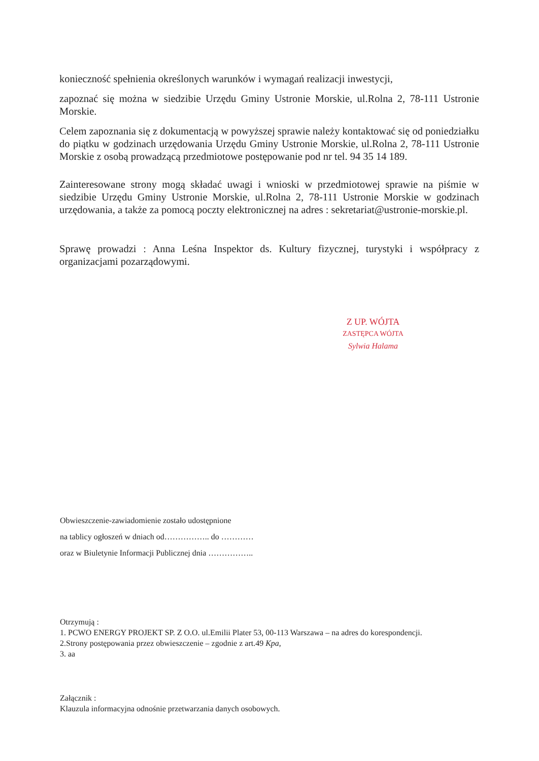konieczność spełnienia określonych warunków i wymagań realizacji inwestycji,
zapoznać się można w siedzibie Urzędu Gminy Ustronie Morskie, ul.Rolna 2, 78-111 Ustronie Morskie.
Celem zapoznania się z dokumentacją w powyższej sprawie należy kontaktować się od poniedziałku do piątku w godzinach urzędowania Urzędu Gminy Ustronie Morskie, ul.Rolna 2, 78-111 Ustronie Morskie z osobą prowadzącą przedmiotowe postępowanie pod nr tel. 94 35 14 189.
Zainteresowane strony mogą składać uwagi i wnioski w przedmiotowej sprawie na piśmie w siedzibie Urzędu Gminy Ustronie Morskie, ul.Rolna 2, 78-111 Ustronie Morskie w godzinach urzędowania, a także za pomocą poczty elektronicznej na adres : sekretariat@ustronie-morskie.pl.
Sprawę prowadzi : Anna Leśna Inspektor ds. Kultury fizycznej, turystyki i współpracy z organizacjami pozarządowymi.
Z UP. WÓJTA
ZASTĘPCA WÓJTA
Sylwia Halama
Obwieszczenie-zawiadomienie zostało udostępnione
na tablicy ogłoszeń w dniach od…………….. do …………
oraz w Biuletynie Informacji Publicznej dnia ……………..
Otrzymują :
1. PCWO ENERGY PROJEKT SP. Z O.O. ul.Emilii Plater 53, 00-113 Warszawa – na adres do korespondencji.
2.Strony postępowania przez obwieszczenie – zgodnie z art.49 Kpa,
3. aa
Załącznik :
Klauzula informacyjna odnośnie przetwarzania danych osobowych.